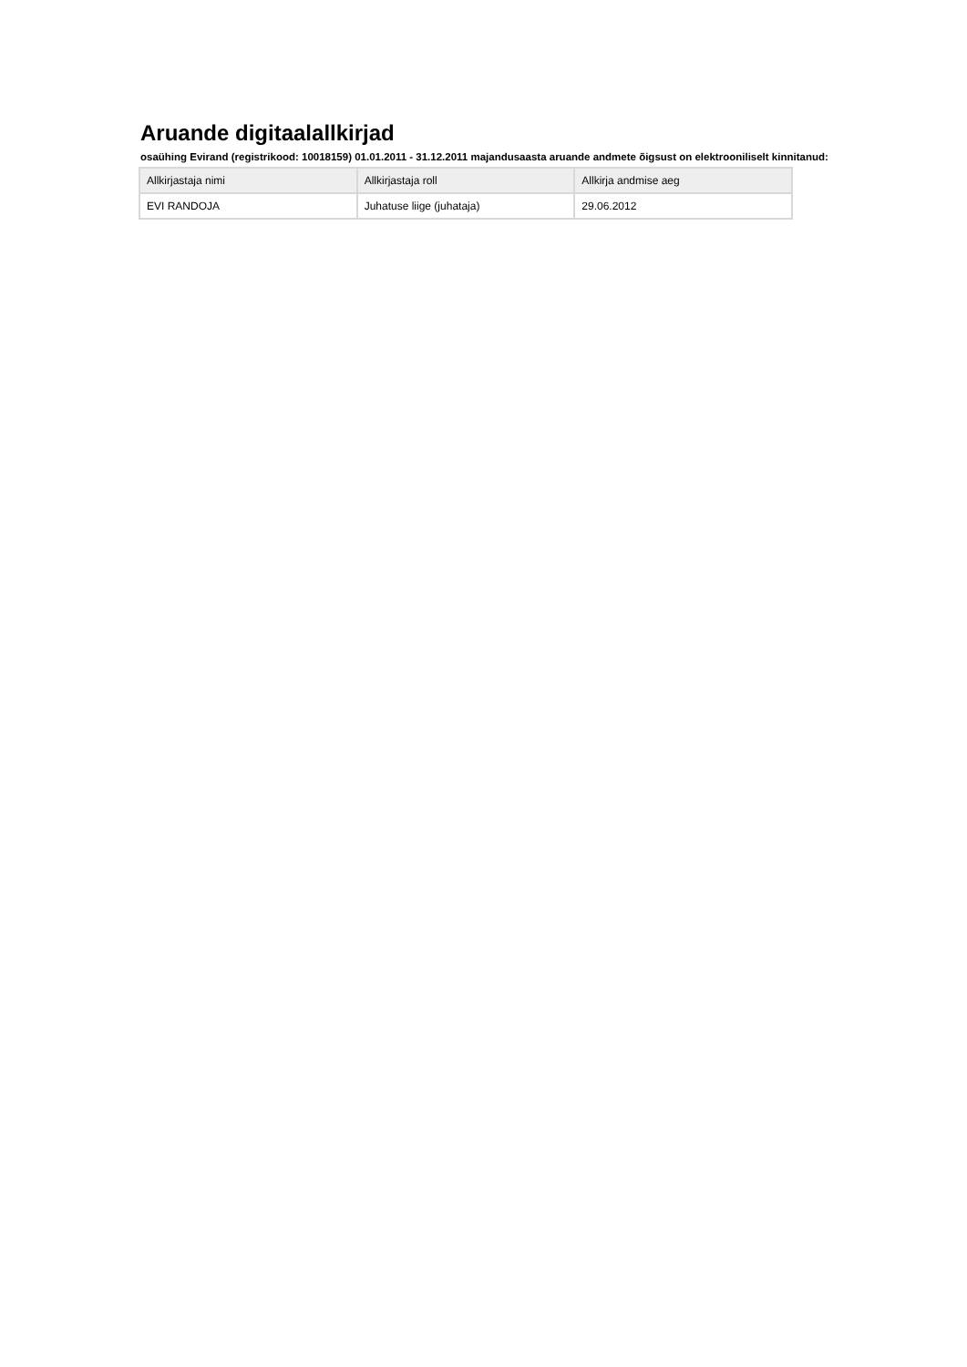Aruande digitaalallkirjad
osaühing Evirand (registrikood: 10018159) 01.01.2011 - 31.12.2011 majandusaasta aruande andmete õigsust on elektrooniliselt kinnitanud:
| Allkirjastaja nimi | Allkirjastaja roll | Allkirja andmise aeg |
| --- | --- | --- |
| EVI RANDOJA | Juhatuse liige (juhataja) | 29.06.2012 |